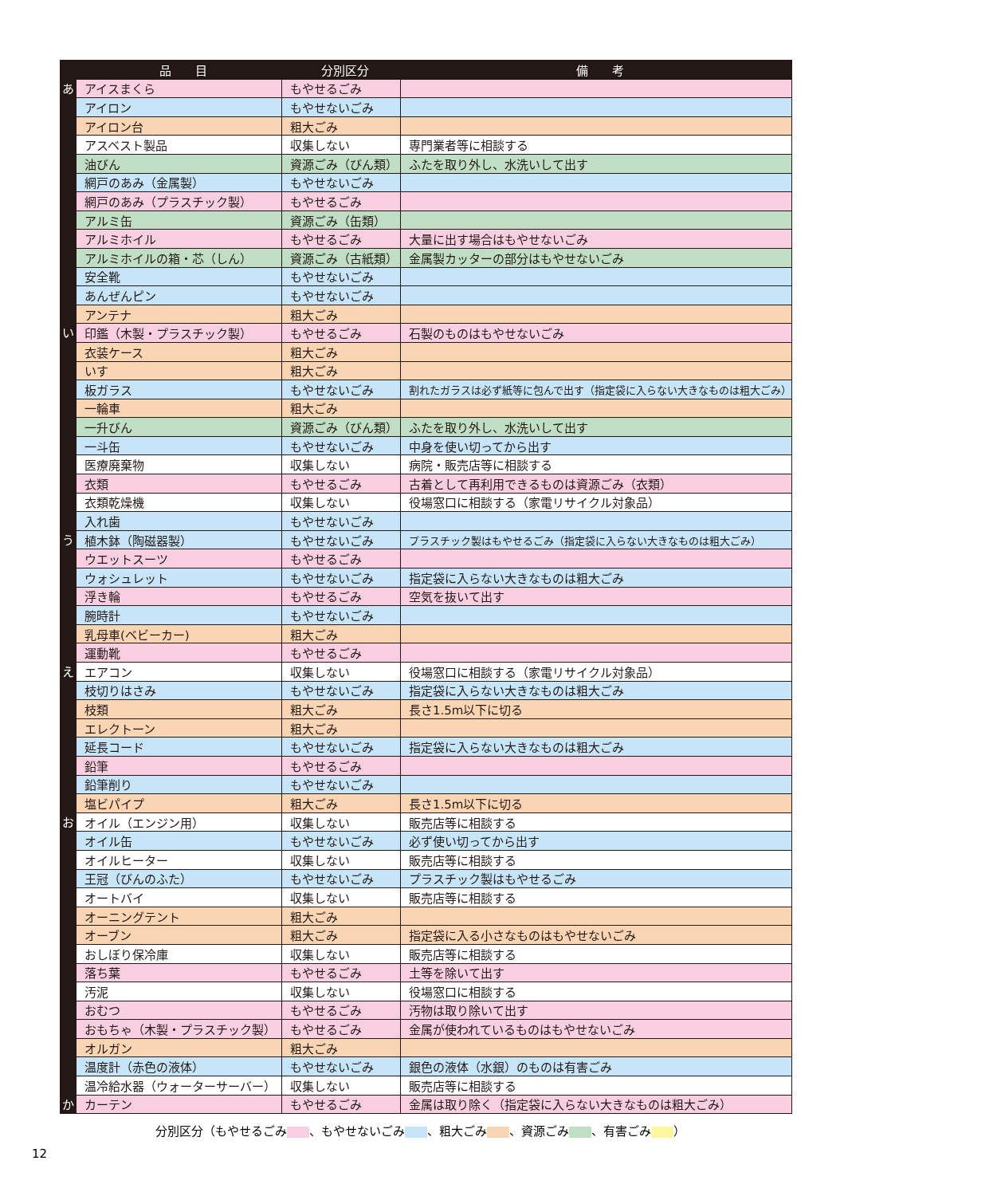| | 品 目 | 分別区分 | 備 考 |
| --- | --- | --- | --- |
| あ | アイスまくら | もやせるごみ | |
| | アイロン | もやせないごみ | |
| | アイロン台 | 粗大ごみ | |
| | アスベスト製品 | 収集しない | 専門業者等に相談する |
| | 油びん | 資源ごみ（びん類） | ふたを取り外し、水洗いして出す |
| | 網戸のあみ（金属製） | もやせないごみ | |
| | 網戸のあみ（プラスチック製） | もやせるごみ | |
| | アルミ缶 | 資源ごみ（缶類） | |
| | アルミホイル | もやせるごみ | 大量に出す場合はもやせないごみ |
| | アルミホイルの箱・芯（しん） | 資源ごみ（古紙類） | 金属製カッターの部分はもやせないごみ |
| | 安全靴 | もやせないごみ | |
| | あんぜんピン | もやせないごみ | |
| | アンテナ | 粗大ごみ | |
| い | 印鑑（木製・プラスチック製） | もやせるごみ | 石製のものはもやせないごみ |
| | 衣装ケース | 粗大ごみ | |
| | いす | 粗大ごみ | |
| | 板ガラス | もやせないごみ | 割れたガラスは必ず紙等に包んで出す（指定袋に入らない大きなものは粗大ごみ） |
| | 一輪車 | 粗大ごみ | |
| | 一升びん | 資源ごみ（びん類） | ふたを取り外し、水洗いして出す |
| | 一斗缶 | もやせないごみ | 中身を使い切ってから出す |
| | 医療廃棄物 | 収集しない | 病院・販売店等に相談する |
| | 衣類 | もやせるごみ | 古着として再利用できるものは資源ごみ（衣類） |
| | 衣類乾燥機 | 収集しない | 役場窓口に相談する（家電リサイクル対象品） |
| | 入れ歯 | もやせないごみ | |
| う | 植木鉢（陶磁器製） | もやせないごみ | プラスチック製はもやせるごみ（指定袋に入らない大きなものは粗大ごみ） |
| | ウエットスーツ | もやせるごみ | |
| | ウォシュレット | もやせないごみ | 指定袋に入らない大きなものは粗大ごみ |
| | 浮き輪 | もやせるごみ | 空気を抜いて出す |
| | 腕時計 | もやせないごみ | |
| | 乳母車(ベビーカー) | 粗大ごみ | |
| | 運動靴 | もやせるごみ | |
| え | エアコン | 収集しない | 役場窓口に相談する（家電リサイクル対象品） |
| | 枝切りはさみ | もやせないごみ | 指定袋に入らない大きなものは粗大ごみ |
| | 枝類 | 粗大ごみ | 長さ1.5m以下に切る |
| | エレクトーン | 粗大ごみ | |
| | 延長コード | もやせないごみ | 指定袋に入らない大きなものは粗大ごみ |
| | 鉛筆 | もやせるごみ | |
| | 鉛筆削り | もやせないごみ | |
| | 塩ビパイプ | 粗大ごみ | 長さ1.5m以下に切る |
| お | オイル（エンジン用） | 収集しない | 販売店等に相談する |
| | オイル缶 | もやせないごみ | 必ず使い切ってから出す |
| | オイルヒーター | 収集しない | 販売店等に相談する |
| | 王冠（びんのふた） | もやせないごみ | プラスチック製はもやせるごみ |
| | オートバイ | 収集しない | 販売店等に相談する |
| | オーニングテント | 粗大ごみ | |
| | オーブン | 粗大ごみ | 指定袋に入る小さなものはもやせないごみ |
| | おしぼり保冷庫 | 収集しない | 販売店等に相談する |
| | 落ち葉 | もやせるごみ | 土等を除いて出す |
| | 汚泥 | 収集しない | 役場窓口に相談する |
| | おむつ | もやせるごみ | 汚物は取り除いて出す |
| | おもちゃ（木製・プラスチック製） | もやせるごみ | 金属が使われているものはもやせないごみ |
| | オルガン | 粗大ごみ | |
| | 温度計（赤色の液体） | もやせないごみ | 銀色の液体（水銀）のものは有害ごみ |
| | 温冷給水器（ウォーターサーバー） | 収集しない | 販売店等に相談する |
| か | カーテン | もやせるごみ | 金属は取り除く（指定袋に入らない大きなものは粗大ごみ） |
分別区分（もやせるごみ 、もやせないごみ 、粗大ごみ 、資源ごみ 、有害ごみ ）
12